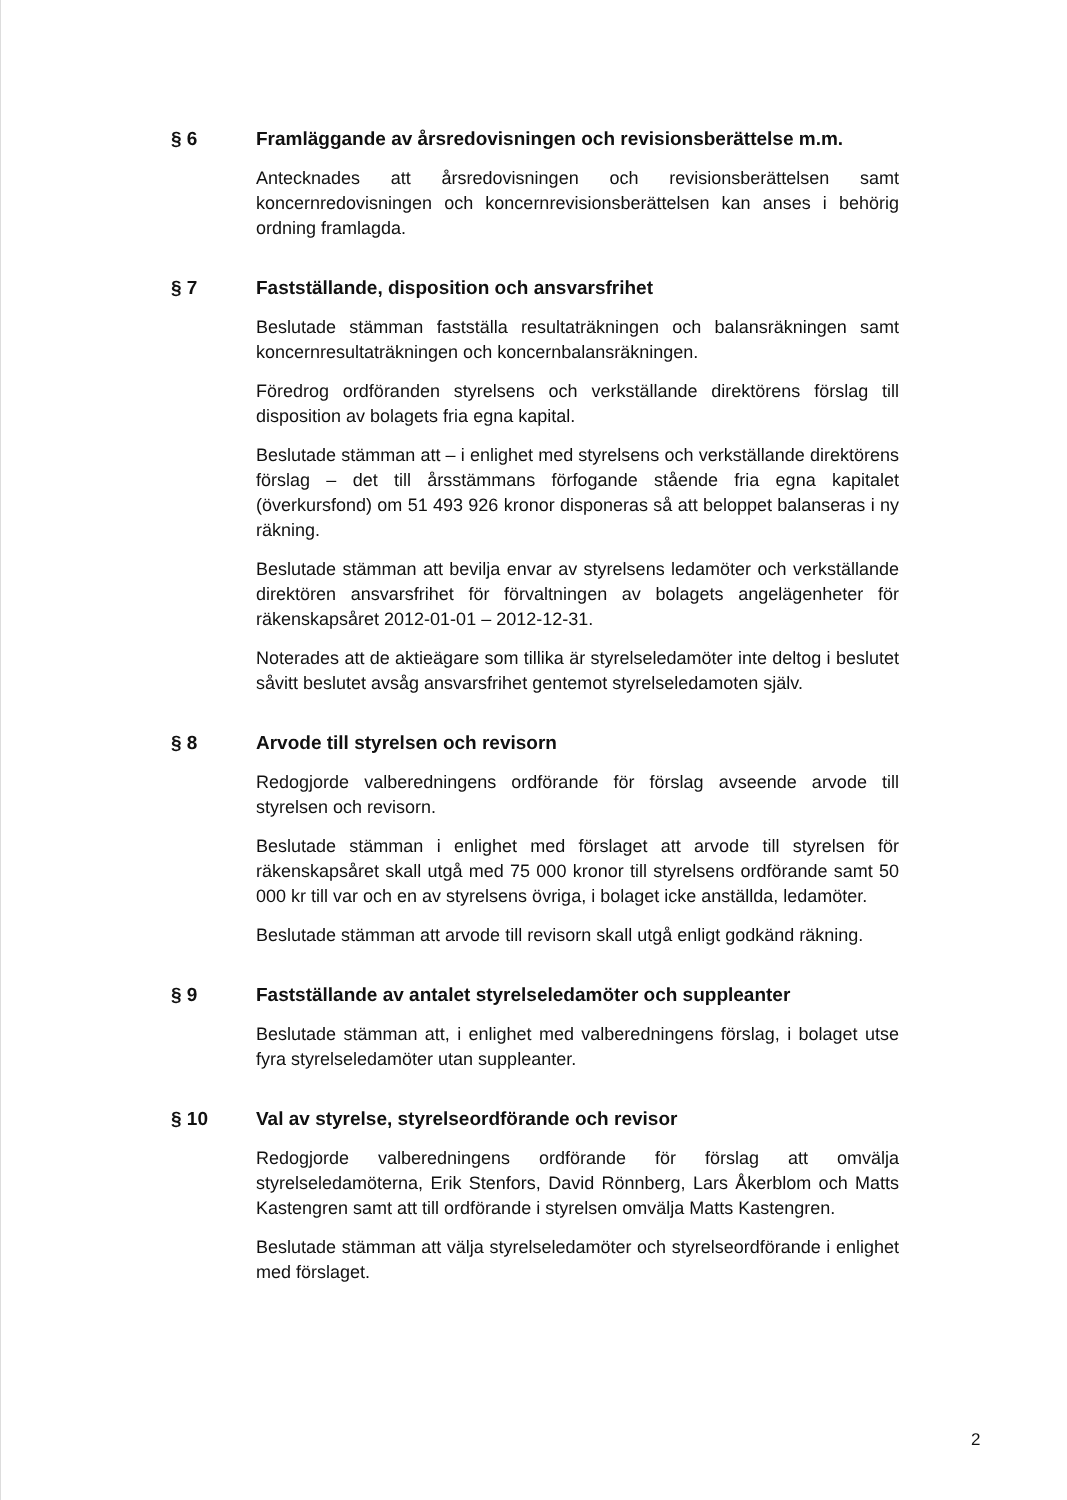§ 6 Framläggande av årsredovisningen och revisionsberättelse m.m.
Antecknades att årsredovisningen och revisionsberättelsen samt koncernredovisningen och koncernrevisionsberättelsen kan anses i behörig ordning framlagda.
§ 7 Fastställande, disposition och ansvarsfrihet
Beslutade stämman fastställa resultaträkningen och balansräkningen samt koncernresultaträkningen och koncernbalansräkningen.
Föredrog ordföranden styrelsens och verkställande direktörens förslag till disposition av bolagets fria egna kapital.
Beslutade stämman att – i enlighet med styrelsens och verkställande direktörens förslag – det till årsstämmans förfogande stående fria egna kapitalet (överkursfond) om 51 493 926 kronor disponeras så att beloppet balanseras i ny räkning.
Beslutade stämman att bevilja envar av styrelsens ledamöter och verkställande direktören ansvarsfrihet för förvaltningen av bolagets angelägenheter för räkenskapsåret 2012-01-01 – 2012-12-31.
Noterades att de aktieägare som tillika är styrelseledamöter inte deltog i beslutet såvitt beslutet avsåg ansvarsfrihet gentemot styrelseledamoten själv.
§ 8 Arvode till styrelsen och revisorn
Redogjorde valberedningens ordförande för förslag avseende arvode till styrelsen och revisorn.
Beslutade stämman i enlighet med förslaget att arvode till styrelsen för räkenskapsåret skall utgå med 75 000 kronor till styrelsens ordförande samt 50 000 kr till var och en av styrelsens övriga, i bolaget icke anställda, ledamöter.
Beslutade stämman att arvode till revisorn skall utgå enligt godkänd räkning.
§ 9 Fastställande av antalet styrelseledamöter och suppleanter
Beslutade stämman att, i enlighet med valberedningens förslag, i bolaget utse fyra styrelseledamöter utan suppleanter.
§ 10 Val av styrelse, styrelseordförande och revisor
Redogjorde valberedningens ordförande för förslag att omvälja styrelseledamöterna, Erik Stenfors, David Rönnberg, Lars Åkerblom och Matts Kastengren samt att till ordförande i styrelsen omvälja Matts Kastengren.
Beslutade stämman att välja styrelseledamöter och styrelseordförande i enlighet med förslaget.
2